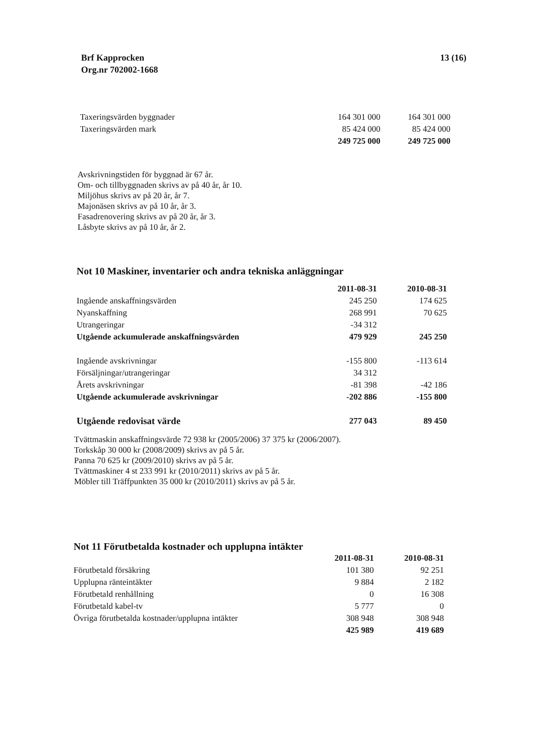Brf Kapprocken
Org.nr 702002-1668
13 (16)
| Taxeringsvärden byggnader | 164 301 000 | 164 301 000 |
| Taxeringsvärden mark | 85 424 000 | 85 424 000 |
| | 249 725 000 | 249 725 000 |
Avskrivningstiden för byggnad är 67 år.
Om- och tillbyggnaden skrivs av på 40 år, år 10.
Miljöhus skrivs av på 20 år, år 7.
Majonäsen skrivs av på 10 år, år 3.
Fasadrenovering skrivs av på 20 år, år 3.
Låsbyte skrivs av på 10 år, år 2.
Not 10 Maskiner, inventarier och andra tekniska anläggningar
| | 2011-08-31 | 2010-08-31 |
| --- | --- | --- |
| Ingående anskaffningsvärden | 245 250 | 174 625 |
| Nyanskaffning | 268 991 | 70 625 |
| Utrangeringar | -34 312 | |
| Utgående ackumulerade anskaffningsvärden | 479 929 | 245 250 |
| Ingående avskrivningar | -155 800 | -113 614 |
| Försäljningar/utrangeringar | 34 312 | |
| Årets avskrivningar | -81 398 | -42 186 |
| Utgående ackumulerade avskrivningar | -202 886 | -155 800 |
| Utgående redovisat värde | 277 043 | 89 450 |
Tvättmaskin anskaffningsvärde 72 938 kr (2005/2006) 37 375 kr (2006/2007).
Torkskåp 30 000 kr (2008/2009) skrivs av på 5 år.
Panna 70 625 kr (2009/2010) skrivs av på 5 år.
Tvättmaskiner 4 st 233 991 kr (2010/2011) skrivs av på 5 år.
Möbler till Träffpunkten 35 000 kr (2010/2011) skrivs av på 5 år.
Not 11 Förutbetalda kostnader och upplupna intäkter
| | 2011-08-31 | 2010-08-31 |
| --- | --- | --- |
| Förutbetald försäkring | 101 380 | 92 251 |
| Upplupna ränteintäkter | 9 884 | 2 182 |
| Förutbetald renhållning | 0 | 16 308 |
| Förutbetald kabel-tv | 5 777 | 0 |
| Övriga förutbetalda kostnader/upplupna intäkter | 308 948 | 308 948 |
| | 425 989 | 419 689 |